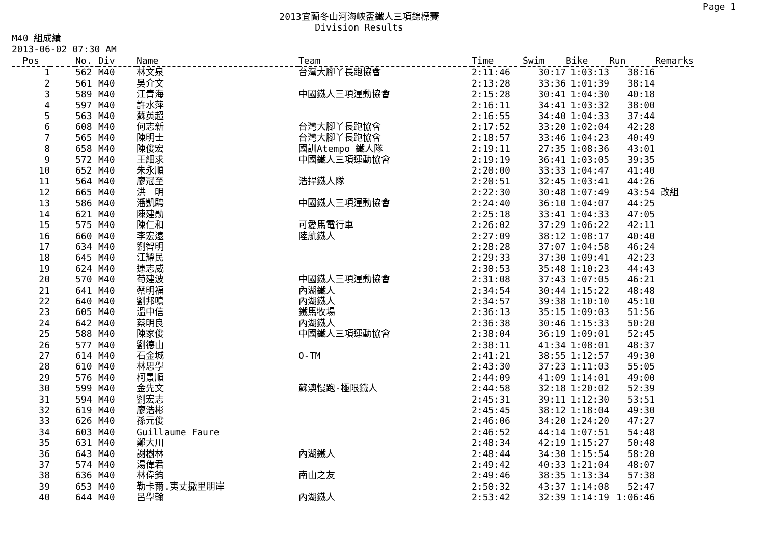Page 1
2013宜蘭冬山河海峽盃鐵人三項錦標賽
Division Results
M40 組成績
2013-06-02 07:30 AM
| Pos | | No. | Div | Name | Team | Time | Swim | Bike | Run | Remarks |
| --- | --- | --- | --- | --- | --- | --- | --- | --- | --- | --- |
| 1 | | 562 | M40 | 林文泉 | 台灣大腳丫長跑協會 | 2:11:46 | 30:17 | 1:03:13 | 38:16 | |
| 2 | | 561 | M40 | 吳介文 | | 2:13:28 | 33:36 | 1:01:39 | 38:14 | |
| 3 | | 589 | M40 | 江青海 | 中國鐵人三項運動協會 | 2:15:28 | 30:41 | 1:04:30 | 40:18 | |
| 4 | | 597 | M40 | 許水萍 | | 2:16:11 | 34:41 | 1:03:32 | 38:00 | |
| 5 | | 563 | M40 | 蘇英超 | | 2:16:55 | 34:40 | 1:04:33 | 37:44 | |
| 6 | | 608 | M40 | 何志新 | 台灣大腳丫長跑協會 | 2:17:52 | 33:20 | 1:02:04 | 42:28 | |
| 7 | | 565 | M40 | 陳明士 | 台灣大腳丫長跑協會 | 2:18:57 | 33:46 | 1:04:23 | 40:49 | |
| 8 | | 658 | M40 | 陳俊宏 | 國訓Atempo 鐵人隊 | 2:19:11 | 27:35 | 1:08:36 | 43:01 | |
| 9 | | 572 | M40 | 王細求 | 中國鐵人三項運動協會 | 2:19:19 | 36:41 | 1:03:05 | 39:35 | |
| 10 | | 652 | M40 | 朱永順 | | 2:20:00 | 33:33 | 1:04:47 | 41:40 | |
| 11 | | 564 | M40 | 廖冠至 | 浩捍鐵人隊 | 2:20:51 | 32:45 | 1:03:41 | 44:26 | |
| 12 | | 665 | M40 | 洪 明 | | 2:22:30 | 30:48 | 1:07:49 | 43:54 | 改組 |
| 13 | | 586 | M40 | 潘凱騁 | 中國鐵人三項運動協會 | 2:24:40 | 36:10 | 1:04:07 | 44:25 | |
| 14 | | 621 | M40 | 陳建勛 | | 2:25:18 | 33:41 | 1:04:33 | 47:05 | |
| 15 | | 575 | M40 | 陳仁和 | 可愛馬電行車 | 2:26:02 | 37:29 | 1:06:22 | 42:11 | |
| 16 | | 660 | M40 | 李宏遠 | 陸航鐵人 | 2:27:09 | 38:12 | 1:08:17 | 40:40 | |
| 17 | | 634 | M40 | 劉智明 | | 2:28:28 | 37:07 | 1:04:58 | 46:24 | |
| 18 | | 645 | M40 | 江耀民 | | 2:29:33 | 37:30 | 1:09:41 | 42:23 | |
| 19 | | 624 | M40 | 連志威 | | 2:30:53 | 35:48 | 1:10:23 | 44:43 | |
| 20 | | 570 | M40 | 苟建波 | 中國鐵人三項運動協會 | 2:31:08 | 37:43 | 1:07:05 | 46:21 | |
| 21 | | 641 | M40 | 蔡明福 | 內湖鐵人 | 2:34:54 | 30:44 | 1:15:22 | 48:48 | |
| 22 | | 640 | M40 | 劉邦鳴 | 內湖鐵人 | 2:34:57 | 39:38 | 1:10:10 | 45:10 | |
| 23 | | 605 | M40 | 溫中信 | 鐵馬牧場 | 2:36:13 | 35:15 | 1:09:03 | 51:56 | |
| 24 | | 642 | M40 | 蔡明良 | 內湖鐵人 | 2:36:38 | 30:46 | 1:15:33 | 50:20 | |
| 25 | | 588 | M40 | 陳家俊 | 中國鐵人三項運動協會 | 2:38:04 | 36:19 | 1:09:01 | 52:45 | |
| 26 | | 577 | M40 | 劉德山 | | 2:38:11 | 41:34 | 1:08:01 | 48:37 | |
| 27 | | 614 | M40 | 石金城 | O-TM | 2:41:21 | 38:55 | 1:12:57 | 49:30 | |
| 28 | | 610 | M40 | 林思學 | | 2:43:30 | 37:23 | 1:11:03 | 55:05 | |
| 29 | | 576 | M40 | 柯景順 | | 2:44:09 | 41:09 | 1:14:01 | 49:00 | |
| 30 | | 599 | M40 | 金先文 | 蘇澳慢跑-極限鐵人 | 2:44:58 | 32:18 | 1:20:02 | 52:39 | |
| 31 | | 594 | M40 | 劉宏志 | | 2:45:31 | 39:11 | 1:12:30 | 53:51 | |
| 32 | | 619 | M40 | 廖浩彬 | | 2:45:45 | 38:12 | 1:18:04 | 49:30 | |
| 33 | | 626 | M40 | 孫元俊 | | 2:46:06 | 34:20 | 1:24:20 | 47:27 | |
| 34 | | 603 | M40 | Guillaume Faure | | 2:46:52 | 44:14 | 1:07:51 | 54:48 | |
| 35 | | 631 | M40 | 鄭大川 | | 2:48:34 | 42:19 | 1:15:27 | 50:48 | |
| 36 | | 643 | M40 | 謝樹林 | 內湖鐵人 | 2:48:44 | 34:30 | 1:15:54 | 58:20 | |
| 37 | | 574 | M40 | 湯偉君 | | 2:49:42 | 40:33 | 1:21:04 | 48:07 | |
| 38 | | 636 | M40 | 林偉鈞 | 南山之友 | 2:49:46 | 38:35 | 1:13:34 | 57:38 | |
| 39 | | 653 | M40 | 勒卡爾.夷丈撒里朋岸 | | 2:50:32 | 43:37 | 1:14:08 | 52:47 | |
| 40 | | 644 | M40 | 呂學翰 | 內湖鐵人 | 2:53:42 | 32:39 | 1:14:19 | 1:06:46 | |